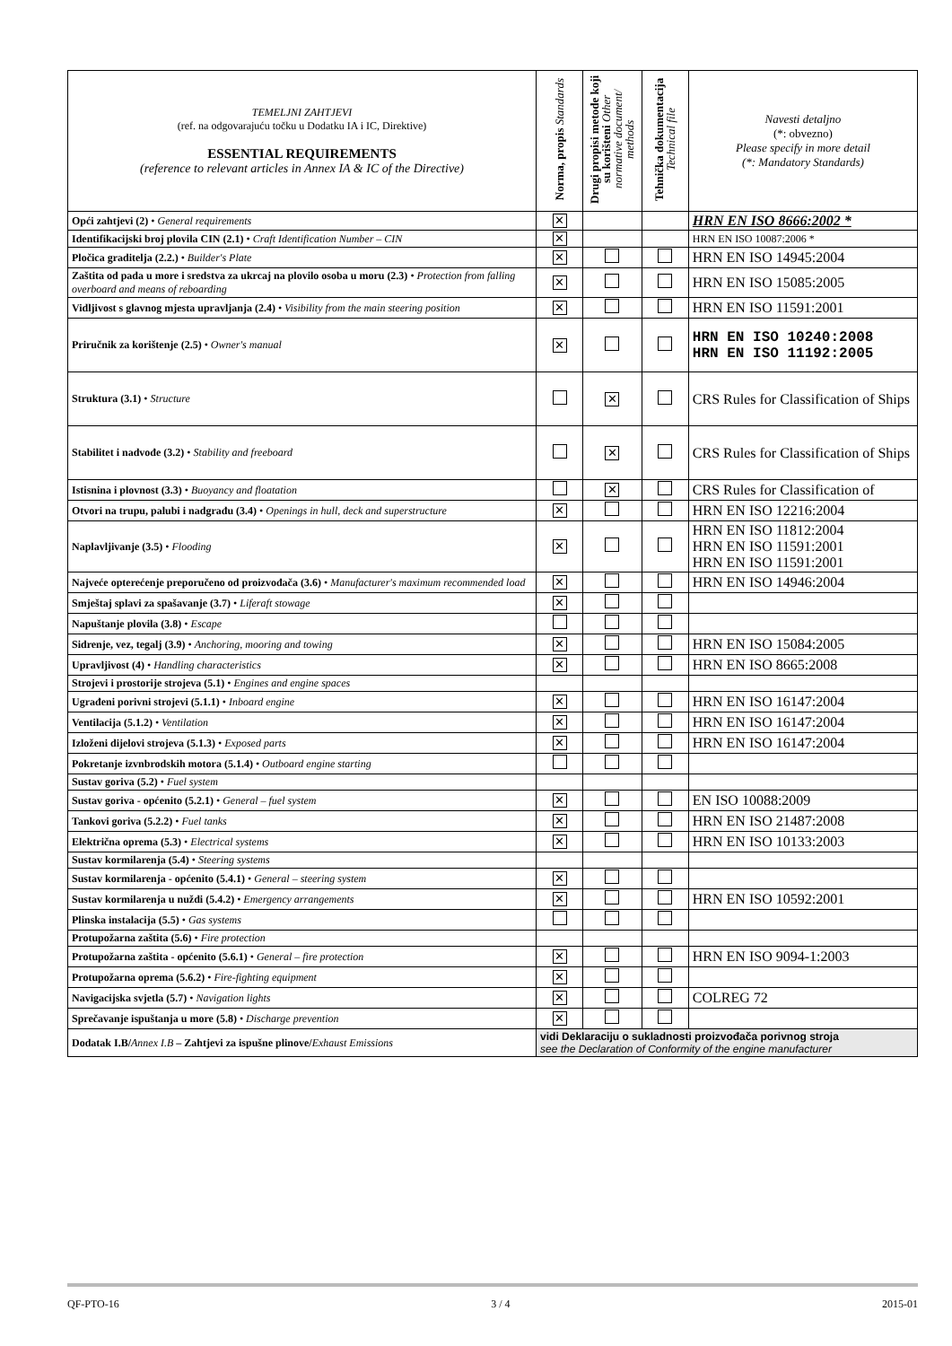| TEMELJNI ZAHTJEVI (ref. na odgovarajuću točku u Dodatku IA i IC, Direktive) ESSENTIAL REQUIREMENTS (reference to relevant articles in Annex IA & IC of the Directive) | Norma, propis Standards | Drugi propisi metode koji su korišteni Other normative document/ methods | Tehnička dokumentacija Technical file | Navesti detaljno (*: obvezno) Please specify in more detail (*: Mandatory Standards) |
| --- | --- | --- | --- | --- |
| Opći zahtjevi (2) • General requirements | ✕ | | | HRN EN ISO 8666:2002 * |
| Identifikacijski broj plovila CIN (2.1) • Craft Identification Number – CIN | ✕ | | | HRN EN ISO 10087:2006 * |
| Pločica graditelja (2.2.) • Builder's Plate | ✕ | | | HRN EN ISO 14945:2004 |
| Zaštita od pada u more i sredstva za ukrcaj na plovilo osoba u moru (2.3) • Protection from falling overboard and means of reboarding | ✕ | | | HRN EN ISO 15085:2005 |
| Vidljivost s glavnog mjesta upravljanja (2.4) • Visibility from the main steering position | ✕ | | | HRN EN ISO 11591:2001 |
| Priručnik za korištenje (2.5) • Owner's manual | ✕ | | | HRN EN ISO 10240:2008 HRN EN ISO 11192:2005 |
| Struktura (3.1) • Structure | | ✕ | | CRS Rules for Classification of Ships |
| Stabilitet i nadvođe (3.2) • Stability and freeboard | | ✕ | | CRS Rules for Classification of Ships |
| Istisnina i plovnost (3.3) • Buoyancy and floatation | | ✕ | | CRS Rules for Classification of |
| Otvori na trupu, palubi i nadgrađu (3.4) • Openings in hull, deck and superstructure | ✕ | | | HRN EN ISO 12216:2004 |
| Naplavljivanje (3.5) • Flooding | ✕ | | | HRN EN ISO 11812:2004 HRN EN ISO 11591:2001 HRN EN ISO 11591:2001 |
| Najveće opterećenje preporučeno od proizvođača (3.6) • Manufacturer's maximum recommended load | ✕ | | | HRN EN ISO 14946:2004 |
| Smještaj splavi za spašavanje (3.7) • Liferaft stowage | ✕ | | | |
| Napuštanje plovila (3.8) • Escape | | | | |
| Sidrenje, vez, tegalj (3.9) • Anchoring, mooring and towing | ✕ | | | HRN EN ISO 15084:2005 |
| Upravljivost (4) • Handling characteristics | ✕ | | | HRN EN ISO 8665:2008 |
| Strojevi i prostorije strojeva (5.1) • Engines and engine spaces | | | | |
| Ugrađeni porivni strojevi (5.1.1) • Inboard engine | ✕ | | | HRN EN ISO 16147:2004 |
| Ventilacija (5.1.2) • Ventilation | ✕ | | | HRN EN ISO 16147:2004 |
| Izloženi dijelovi strojeva (5.1.3) • Exposed parts | ✕ | | | HRN EN ISO 16147:2004 |
| Pokretanje izvnbrodskih motora (5.1.4) • Outboard engine starting | | | | |
| Sustav goriva (5.2) • Fuel system | | | | |
| Sustav goriva - općenito (5.2.1) • General – fuel system | ✕ | | | EN ISO 10088:2009 |
| Tankovi goriva (5.2.2) • Fuel tanks | ✕ | | | HRN EN ISO 21487:2008 |
| Električna oprema (5.3) • Electrical systems | ✕ | | | HRN EN ISO 10133:2003 |
| Sustav kormilarenja (5.4) • Steering systems | | | | |
| Sustav kormilarenja - općenito (5.4.1) • General – steering system | ✕ | | | |
| Sustav kormilarenja u nuždi (5.4.2) • Emergency arrangements | ✕ | | | HRN EN ISO 10592:2001 |
| Plinska instalacija (5.5) • Gas systems | | | | |
| Protupožarna zaštita (5.6) • Fire protection | | | | |
| Protupožarna zaštita - općenito (5.6.1) • General – fire protection | ✕ | | | HRN EN ISO 9094-1:2003 |
| Protupožarna oprema (5.6.2) • Fire-fighting equipment | ✕ | | | |
| Navigacijska svjetla (5.7) • Navigation lights | ✕ | | | COLREG 72 |
| Sprečavanje ispuštanja u more (5.8) • Discharge prevention | ✕ | | | |
| Dodatak I.B/ Annex I.B – Zahtjevi za ispušne plinove/ Exhaust Emissions | vidi Deklaraciju o sukladnosti proizvođača porivnog stroja see the Declaration of Conformity of the engine manufacturer | | | |
QF-PTO-16 3 / 4 2015-01